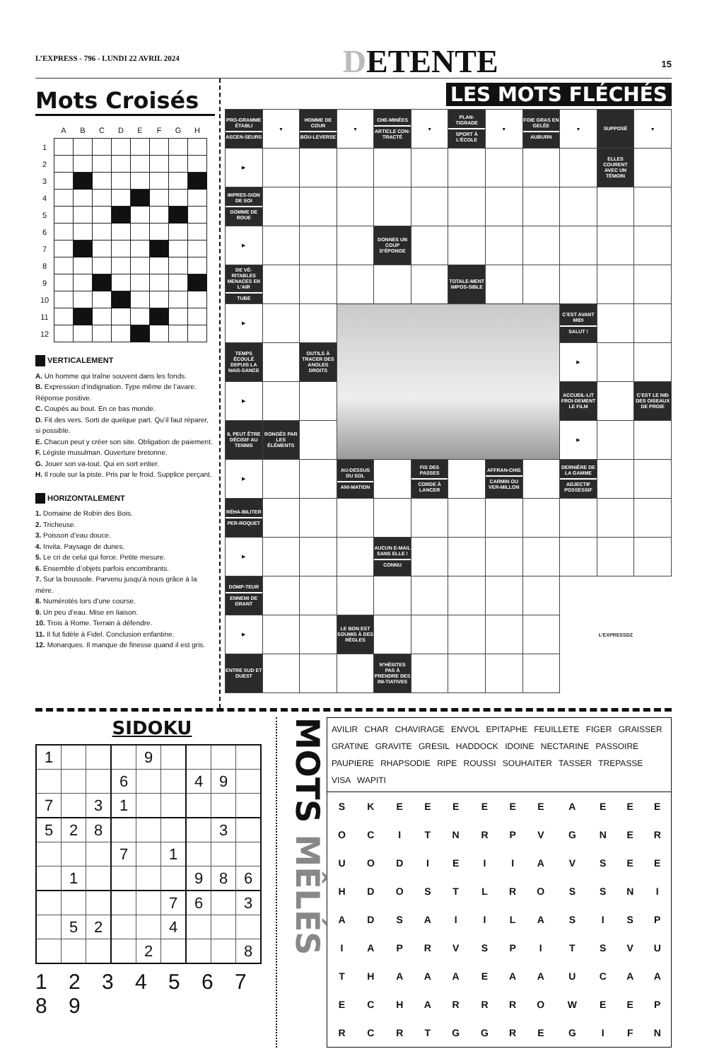L’EXPRESS - 796 - LUNDI 22 AVRIL 2024
DETENTE
15
Mots Croisés
| | A | B | C | D | E | F | G | H |
| --- | --- | --- | --- | --- | --- | --- | --- | --- |
| 1 | | | | | | | | |
| 2 | | | | | | | | |
| 3 | | | | | | | | |
| 4 | | | | | | | | |
| 5 | | | | | | | | |
| 6 | | | | | | | | |
| 7 | | | | | | | | |
| 8 | | | | | | | | |
| 9 | | | | | | | | |
| 10 | | | | | | | | |
| 11 | | | | | | | | |
| 12 | | | | | | | | |
VERTICALEMENT
A. Un homme qui traîne souvent dans les fonds.
B. Expression d’indignation. Type même de l’avare. Réponse positive.
C. Coupés au bout. En ce bas monde.
D. Fit des vers. Sorti de quelque part. Qu’il faut réparer, si possible.
E. Chacun peut y créer son site. Obligation de paiement.
F. Légiste musulman. Ouverture bretonne.
G. Jouer son va-tout. Qui en sort entier.
H. Il roule sur la piste. Pris par le froid. Supplice perçant.
HORIZONTALEMENT
1. Domaine de Robin des Bois.
2. Tricheuse.
3. Poisson d’eau douce.
4. Invita. Paysage de dunes.
5. Le cri de celui qui force. Petite mesure.
6. Ensemble d’objets parfois encombrants.
7. Sur la boussole. Parvenu jusqu’à nous grâce à la mère.
8. Numérotés lors d’une course.
9. Un peu d’eau. Mise en liaison.
10. Trois à Rome. Terrain à défendre.
11. Il fut fidèle à Fidel. Conclusion enfantine.
12. Monarques. Il manque de finesse quand il est gris.
LES MOTS FLÉCHÉS
| PRO-GRAMME ÉTABLI ASCEN-SEURS | ▼ | HOMME DE COUR BOU-LEVERSE | ▼ | CHE-MINÉES ARTICLE CON-TRACTÉ | ▼ | PLAN-TIGRADE SPORT À L’ÉCOLE | ▼ | FOIE GRAS EN GELÉE AUBURN | ▼ | SUPPOSÉ | ▼ |
| ▶ | | | | | | | | | | ELLES COURENT AVEC UN TÉMOIN | |
| IMPRES-SION DE SOI GOMME DE ROUE | | | | | | | | | | | |
| ▶ | | | | DONNES UN COUP D’ÉPONGE | | | | | | | |
| DE VÉ-RITABLES MENACES EN L’AIR TUBE | | | | | | TOTALE-MENT IMPOS-SIBLE | | | | | |
| ▶ | | | | | | | | | C’EST AVANT MIDI SALUT ! | | |
| TEMPS ÉCOULÉ DEPUIS LA NAIS-SANCE | | OUTILS À TRACER DES ANGLES DROITS | | | | | | | ▶ | | |
| ▶ | | | | | | | | | ACCUEIL-LIT FROI-DEMENT LE FILM | | C’EST LE NID DES OISEAUX DE PROIE |
| IL PEUT ÊTRE DÉCISIF AU TENNIS | RONGÉS PAR LES ÉLÉMENTS | | | | | | | | ▶ | | |
| ▶ | | | AU-DESSUS DU SOL ANI-MATION | | FIS DES PASSES CORDE À LANCER | | AFFRAN-CHIS CARMIN OU VER-MILLON | | DERNIÈRE DE LA GAMME ADJECTIF POSSESSIF | | |
| RÉHA-BILITER PER-ROQUET | | | | | | | | | | | |
| ▶ | | | | AUCUN E-MAIL SANS ELLE ! CONNU | | | | | | | |
| DOMP-TEUR ENNEMI DE GRANT | | | | | | | | | L’EXPRESSDZ | | |
| ▶ | | | LE BON EST SOUMIS À DES RÈGLES | | | | | | | | |
| ENTRE SUD ET OUEST | | | | N’HÉSITES PAS À PRENDRE DES INI-TIATIVES | | | | | | | |
SIDOKU
| 1 | | | | 9 | | | | |
| | | | 6 | | | 4 | 9 | |
| 7 | | 3 | 1 | | | | | |
| 5 | 2 | 8 | | | | | 3 | |
| | | | 7 | | 1 | | | |
| | 1 | | | | | 9 | 8 | 6 |
| | | | | | 7 | 6 | | 3 |
| | 5 | 2 | | | 4 | | | |
| | | | | 2 | | | | 8 |
1 2 3 4 5 6 7 8 9
MOTS MÊLÉS
AVILIR CHAR CHAVIRAGE ENVOL EPITAPHE FEUILLETE FIGER GRAISSER GRATINE GRAVITE GRESIL HADDOCK IDOINE NECTARINE PASSOIRE PAUPIERE RHAPSODIE RIPE ROUSSI SOUHAITER TASSER TREPASSE VISA WAPITI
| S | K | E | E | E | E | E | E | A | E | E | E |
| O | C | I | T | N | R | P | V | G | N | E | R |
| U | O | D | I | E | I | I | A | V | S | E | E |
| H | D | O | S | T | L | R | O | S | S | N | I |
| A | D | S | A | I | I | L | A | S | I | S | P |
| I | A | P | R | V | S | P | I | T | S | V | U |
| T | H | A | A | A | E | A | A | U | C | A | A |
| E | C | H | A | R | R | R | O | W | E | E | P |
| R | C | R | T | G | G | R | E | G | I | F | N |